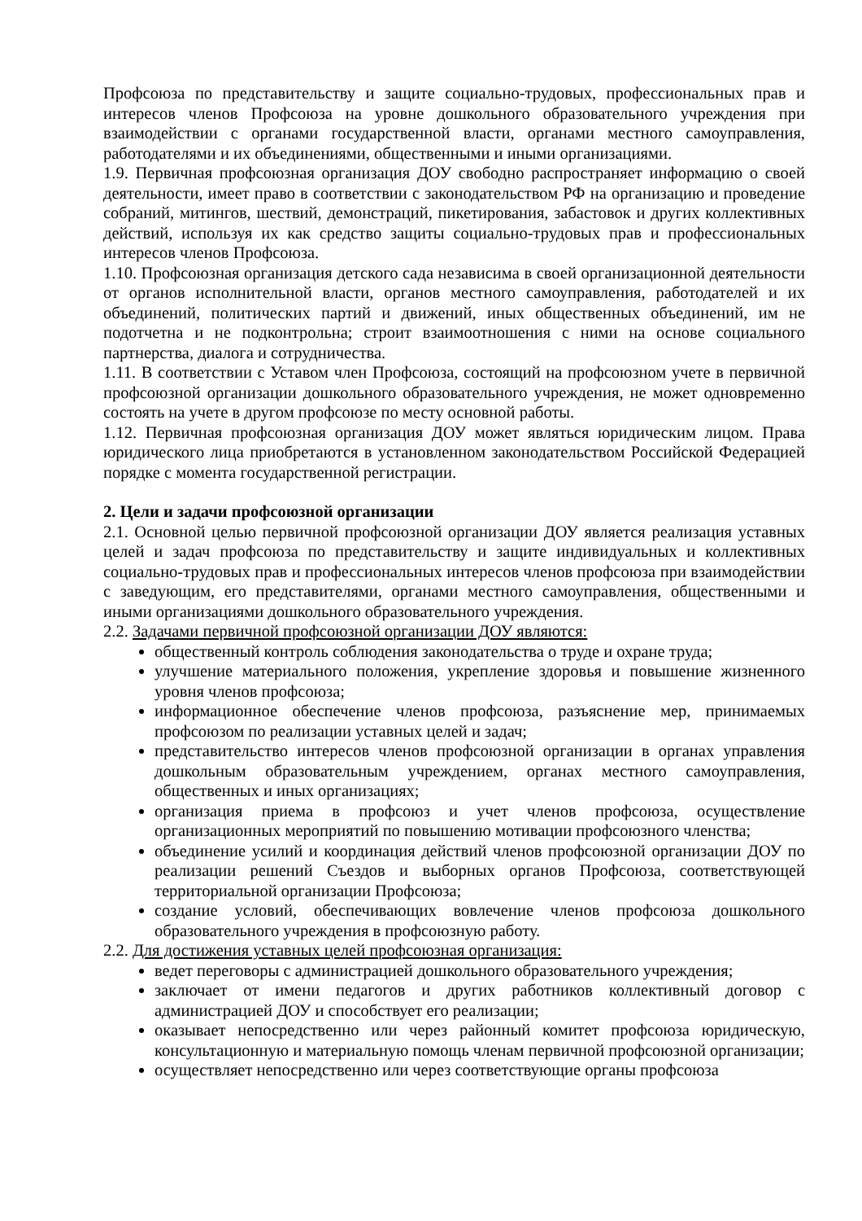Профсоюза по представительству и защите социально-трудовых, профессиональных прав и интересов членов Профсоюза на уровне дошкольного образовательного учреждения при взаимодействии с органами государственной власти, органами местного самоуправления, работодателями и их объединениями, общественными и иными организациями.
1.9. Первичная профсоюзная организация ДОУ свободно распространяет информацию о своей деятельности, имеет право в соответствии с законодательством РФ на организацию и проведение собраний, митингов, шествий, демонстраций, пикетирования, забастовок и других коллективных действий, используя их как средство защиты социально-трудовых прав и профессиональных интересов членов Профсоюза.
1.10. Профсоюзная организация детского сада независима в своей организационной деятельности от органов исполнительной власти, органов местного самоуправления, работодателей и их объединений, политических партий и движений, иных общественных объединений, им не подотчетна и не подконтрольна; строит взаимоотношения с ними на основе социального партнерства, диалога и сотрудничества.
1.11. В соответствии с Уставом член Профсоюза, состоящий на профсоюзном учете в первичной профсоюзной организации дошкольного образовательного учреждения, не может одновременно состоять на учете в другом профсоюзе по месту основной работы.
1.12. Первичная профсоюзная организация ДОУ может являться юридическим лицом. Права юридического лица приобретаются в установленном законодательством Российской Федерацией порядке с момента государственной регистрации.
2. Цели и задачи профсоюзной организации
2.1. Основной целью первичной профсоюзной организации ДОУ является реализация уставных целей и задач профсоюза по представительству и защите индивидуальных и коллективных социально-трудовых прав и профессиональных интересов членов профсоюза при взаимодействии с заведующим, его представителями, органами местного самоуправления, общественными и иными организациями дошкольного образовательного учреждения.
2.2. Задачами первичной профсоюзной организации ДОУ являются:
общественный контроль соблюдения законодательства о труде и охране труда;
улучшение материального положения, укрепление здоровья и повышение жизненного уровня членов профсоюза;
информационное обеспечение членов профсоюза, разъяснение мер, принимаемых профсоюзом по реализации уставных целей и задач;
представительство интересов членов профсоюзной организации в органах управления дошкольным образовательным учреждением, органах местного самоуправления, общественных и иных организациях;
организация приема в профсоюз и учет членов профсоюза, осуществление организационных мероприятий по повышению мотивации профсоюзного членства;
объединение усилий и координация действий членов профсоюзной организации ДОУ по реализации решений Съездов и выборных органов Профсоюза, соответствующей территориальной организации Профсоюза;
создание условий, обеспечивающих вовлечение членов профсоюза дошкольного образовательного учреждения в профсоюзную работу.
2.2. Для достижения уставных целей профсоюзная организация:
ведет переговоры с администрацией дошкольного образовательного учреждения;
заключает от имени педагогов и других работников коллективный договор с администрацией ДОУ и способствует его реализации;
оказывает непосредственно или через районный комитет профсоюза юридическую, консультационную и материальную помощь членам первичной профсоюзной организации;
осуществляет непосредственно или через соответствующие органы профсоюза